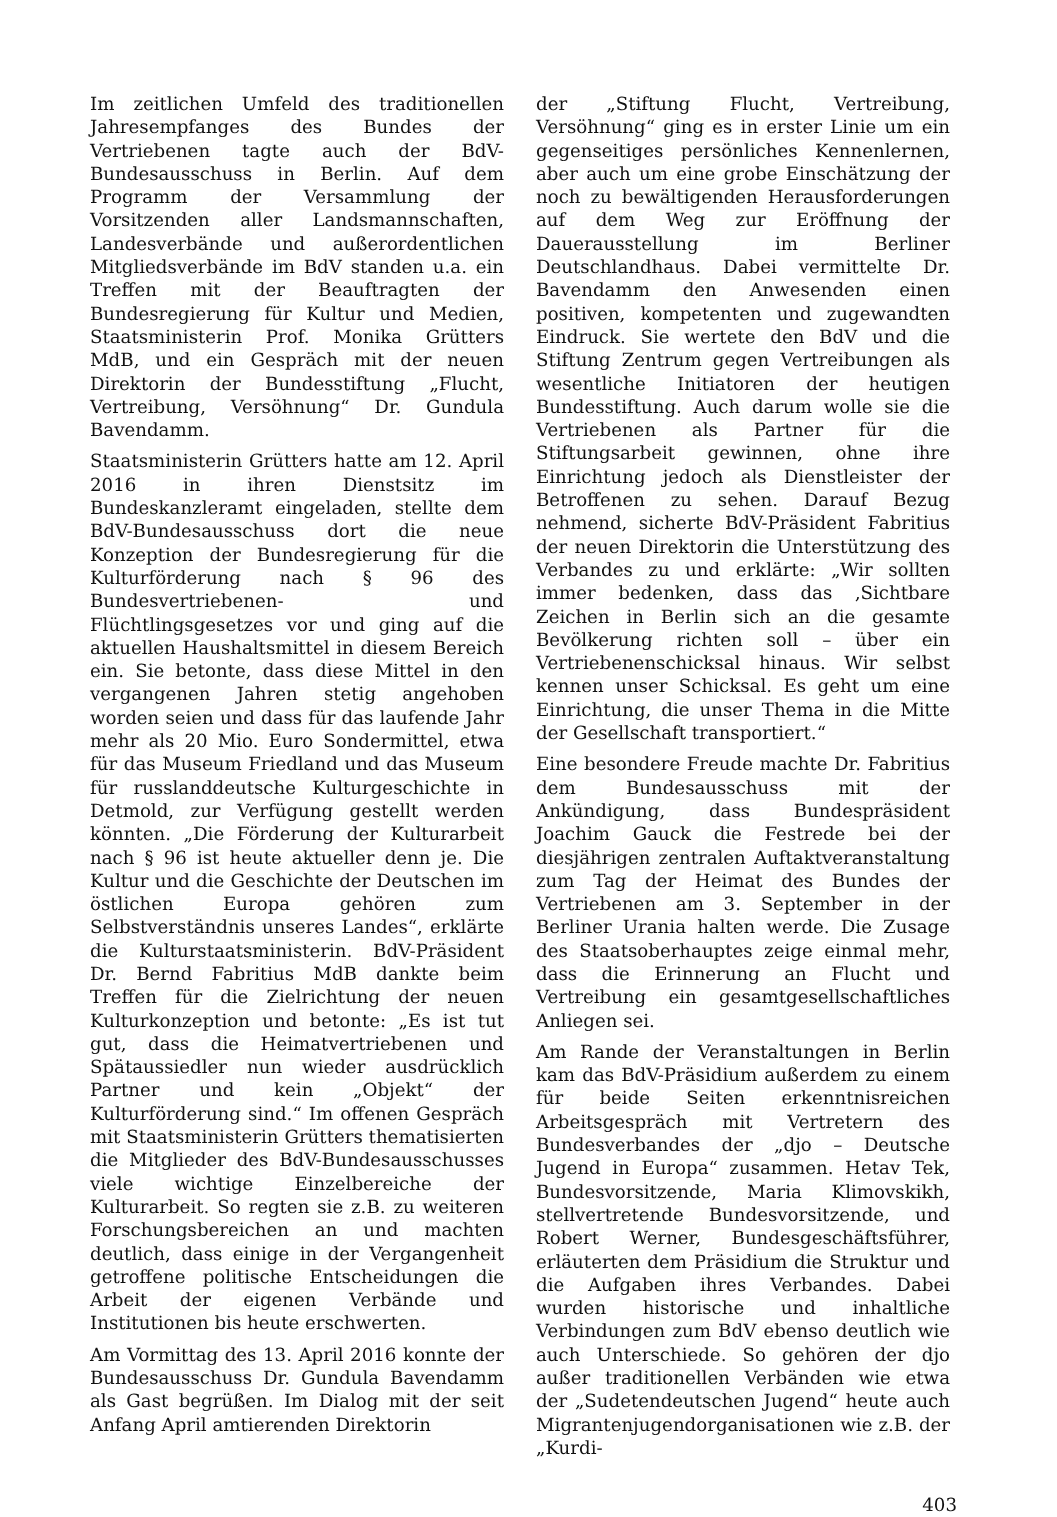Im zeitlichen Umfeld des traditionellen Jahresempfanges des Bundes der Vertriebenen tagte auch der BdV-Bundesausschuss in Berlin. Auf dem Programm der Versammlung der Vorsitzenden aller Landsmannschaften, Landesverbände und außerordentlichen Mitgliedsverbände im BdV standen u.a. ein Treffen mit der Beauftragten der Bundesregierung für Kultur und Medien, Staatsministerin Prof. Monika Grütters MdB, und ein Gespräch mit der neuen Direktorin der Bundesstiftung „Flucht, Vertreibung, Versöhnung“ Dr. Gundula Bavendamm.
Staatsministerin Grütters hatte am 12. April 2016 in ihren Dienstsitz im Bundeskanzleramt eingeladen, stellte dem BdV-Bundesausschuss dort die neue Konzeption der Bundesregierung für die Kulturförderung nach § 96 des Bundesvertriebenen- und Flüchtlingsgesetzes vor und ging auf die aktuellen Haushaltsmittel in diesem Bereich ein. Sie betonte, dass diese Mittel in den vergangenen Jahren stetig angehoben worden seien und dass für das laufende Jahr mehr als 20 Mio. Euro Sondermittel, etwa für das Museum Friedland und das Museum für russlanddeutsche Kulturgeschichte in Detmold, zur Verfügung gestellt werden könnten. „Die Förderung der Kulturarbeit nach § 96 ist heute aktueller denn je. Die Kultur und die Geschichte der Deutschen im östlichen Europa gehören zum Selbstverständnis unseres Landes“, erklärte die Kulturstaatsministerin. BdV-Präsident Dr. Bernd Fabritius MdB dankte beim Treffen für die Zielrichtung der neuen Kulturkonzeption und betonte: „Es ist tut gut, dass die Heimatvertriebenen und Spätaussiedler nun wieder ausdrücklich Partner und kein „Objekt“ der Kulturförderung sind.“ Im offenen Gespräch mit Staatsministerin Grütters thematisierten die Mitglieder des BdV-Bundesausschusses viele wichtige Einzelbereiche der Kulturarbeit. So regten sie z.B. zu weiteren Forschungsbereichen an und machten deutlich, dass einige in der Vergangenheit getroffene politische Entscheidungen die Arbeit der eigenen Verbände und Institutionen bis heute erschwerten.
Am Vormittag des 13. April 2016 konnte der Bundesausschuss Dr. Gundula Bavendamm als Gast begrüßen. Im Dialog mit der seit Anfang April amtierenden Direktorin
der „Stiftung Flucht, Vertreibung, Versöhnung“ ging es in erster Linie um ein gegenseitiges persönliches Kennenlernen, aber auch um eine grobe Einschätzung der noch zu bewältigenden Herausforderungen auf dem Weg zur Eröffnung der Dauerausstellung im Berliner Deutschlandhaus. Dabei vermittelte Dr. Bavendamm den Anwesenden einen positiven, kompetenten und zugewandten Eindruck. Sie wertete den BdV und die Stiftung Zentrum gegen Vertreibungen als wesentliche Initiatoren der heutigen Bundesstiftung. Auch darum wolle sie die Vertriebenen als Partner für die Stiftungsarbeit gewinnen, ohne ihre Einrichtung jedoch als Dienstleister der Betroffenen zu sehen. Darauf Bezug nehmend, sicherte BdV-Präsident Fabritius der neuen Direktorin die Unterstützung des Verbandes zu und erklärte: „Wir sollten immer bedenken, dass das ‚Sichtbare Zeichen in Berlin sich an die gesamte Bevölkerung richten soll – über ein Vertriebenenschicksal hinaus. Wir selbst kennen unser Schicksal. Es geht um eine Einrichtung, die unser Thema in die Mitte der Gesellschaft transportiert.“
Eine besondere Freude machte Dr. Fabritius dem Bundesausschuss mit der Ankündigung, dass Bundespräsident Joachim Gauck die Festrede bei der diesjährigen zentralen Auftaktveranstaltung zum Tag der Heimat des Bundes der Vertriebenen am 3. September in der Berliner Urania halten werde. Die Zusage des Staatsoberhauptes zeige einmal mehr, dass die Erinnerung an Flucht und Vertreibung ein gesamtgesellschaftliches Anliegen sei.
Am Rande der Veranstaltungen in Berlin kam das BdV-Präsidium außerdem zu einem für beide Seiten erkenntnisreichen Arbeitsgespräch mit Vertretern des Bundesverbandes der „djo – Deutsche Jugend in Europa“ zusammen. Hetav Tek, Bundesvorsitzende, Maria Klimovskikh, stellvertretende Bundesvorsitzende, und Robert Werner, Bundesgeschäftsführer, erläuterten dem Präsidium die Struktur und die Aufgaben ihres Verbandes. Dabei wurden historische und inhaltliche Verbindungen zum BdV ebenso deutlich wie auch Unterschiede. So gehören der djo außer traditionellen Verbänden wie etwa der „Sudetendeutschen Jugend“ heute auch Migrantenjugendorganisationen wie z.B. der „Kurdi-
403